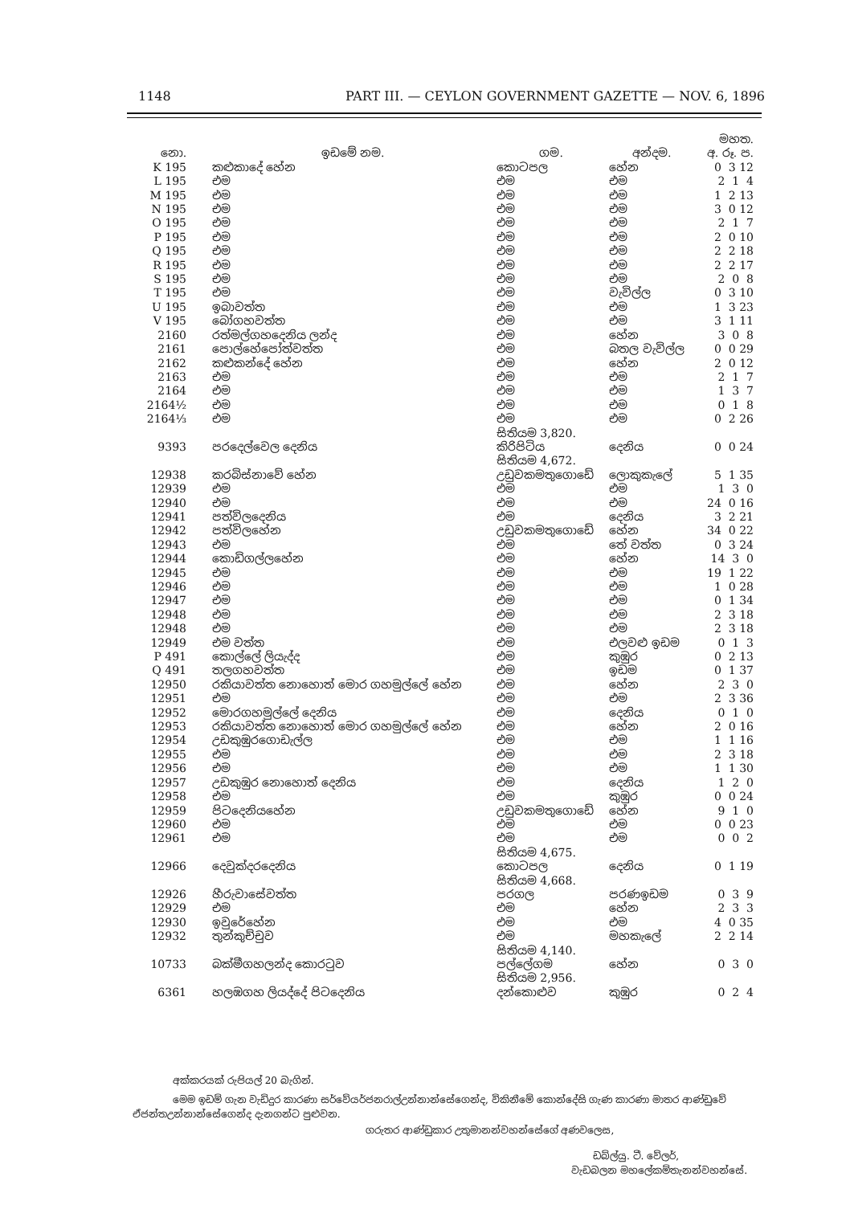1148 PART III. — CEYLON GOVERNMENT GAZETTE — NOV. 6, 1896
| | | | | මහත. |
| --- | --- | --- | --- | --- |
| නො. | ඉඩමේ නම. | ගම. | අන්දම. | අ. රූ. ප. |
| K 195 | කළුකාදේ හේන | කොටපල | හේන | 0 3 12 |
| L 195 | එම | එම | එම | 2 1 4 |
| M 195 | එම | එම | එම | 1 2 13 |
| N 195 | එම | එම | එම | 3 0 12 |
| O 195 | එම | එම | එම | 2 1 7 |
| P 195 | එම | එම | එම | 2 0 10 |
| Q 195 | එම | එම | එම | 2 2 18 |
| R 195 | එම | එම | එම | 2 2 17 |
| S 195 | එම | එම | එම | 2 0 8 |
| T 195 | එම | එම | වැවිල්ල | 0 3 10 |
| U 195 | ඉබාවත්ත | එම | එම | 1 3 23 |
| V 195 | බෝගහවත්ත | එම | එම | 3 1 11 |
| 2160 | රත්මල්ගහදෙනිය ලන්ද | එම | හේන | 3 0 8 |
| 2161 | පොල්හේපෝත්වත්ත | එම | බතල වැවිල්ල | 0 0 29 |
| 2162 | කළුකන්දේ හේන | එම | හේන | 2 0 12 |
| 2163 | එම | එම | එම | 2 1 7 |
| 2164 | එම | එම | එම | 1 3 7 |
| 2164½ | එම | එම | එම | 0 1 8 |
| 2164⅓ | එම | එම | එම | 0 2 26 |
| | | සිතියම 3,820. | | |
| 9393 | පරදෙල්වෙල දෙනිය | කිරිපිටිය | දෙනිය | 0 0 24 |
| | | සිතියම 4,672. | | |
| 12938 | කරබිස්නාවේ හේන | උඩුවකමතුගොඩේ | ලොකුකැලේ | 5 1 35 |
| 12939 | එම | එම | එම | 1 3 0 |
| 12940 | එම | එම | එම | 24 0 16 |
| 12941 | පත්විලදෙනිය | එම | දෙනිය | 3 2 21 |
| 12942 | පත්විලහේන | උඩුවකමතුගොඩේ | හේන | 34 0 22 |
| 12943 | එම | එම | තේ වත්ත | 0 3 24 |
| 12944 | කොඩිගල්ලහේන | එම | හේන | 14 3 0 |
| 12945 | එම | එම | එම | 19 1 22 |
| 12946 | එම | එම | එම | 1 0 28 |
| 12947 | එම | එම | එම | 0 1 34 |
| 12948 | එම | එම | එම | 2 3 18 |
| 12948 | එම | එම | එම | 2 3 18 |
| 12949 | එම වත්ත | එම | එලවළු ඉඩම | 0 1 3 |
| P 491 | කොල්ලේ ලියැද්ද | එම | කුඹුර | 0 2 13 |
| Q 491 | තලගහවත්ත | එම | ඉඩම | 0 1 37 |
| 12950 | රකියාවත්ත නොහොත් මොර ගහමුල්ලේ හේන | එම | හේන | 2 3 0 |
| 12951 | එම | එම | එම | 2 3 36 |
| 12952 | මොරගහමුල්ලේ දෙනිය | එම | දෙනිය | 0 1 0 |
| 12953 | රකියාවත්ත නොහොත් මොර ගහමුල්ලේ හේන | එම | හේන | 2 0 16 |
| 12954 | උඩකුඹුරගොඩැල්ල | එම | එම | 1 1 16 |
| 12955 | එම | එම | එම | 2 3 18 |
| 12956 | එම | එම | එම | 1 1 30 |
| 12957 | උඩකුඹුර නොහොත් දෙනිය | එම | දෙනිය | 1 2 0 |
| 12958 | එම | එම | කුඹුර | 0 0 24 |
| 12959 | පිටදෙනියහේන | උඩුවකමතුගොඩේ | හේන | 9 1 0 |
| 12960 | එම | එම | එම | 0 0 23 |
| 12961 | එම | එම | එම | 0 0 2 |
| | | සිතියම 4,675. | | |
| 12966 | දෙවුක්දරදෙනිය | කොටපල | දෙනිය | 0 1 19 |
| | | සිතියම 4,668. | | |
| 12926 | හීරුවාසේවත්ත | පරගල | පරණඉඩම | 0 3 9 |
| 12929 | එම | එම | හේන | 2 3 3 |
| 12930 | ඉවුරේහේන | එම | එම | 4 0 35 |
| 12932 | තුන්කුච්චුව | එම | මහකැලේ | 2 2 14 |
| | | සිතියම 4,140. | | |
| 10733 | බක්මීගහලන්ද කොරටුව | පල්ලේගම | හේන | 0 3 0 |
| | | සිතියම 2,956. | | |
| 6361 | හලඹගහ ලියද්දේ පිටදෙනිය | දන්කොළුව | කුඹුර | 0 2 4 |
අක්කරයක් රුපියල් 20 බැගින්.
මෙම ඉඩම් ගැන වැඩිදුර කාරණා සර්වේයර්ජනරාල්උන්නාන්සේගෙන්ද, විකිනීමේ කොන්දේසි ගැණ කාරණා මාතර ආණ්ඩුවේ ඒජන්තඋන්නාන්සේගෙන්ද දැනගන්ට පුළුවන.
ගරුතර ආණ්ඩුකාර උතුමානන්වහන්සේගේ අණවලෙස,
ඩබ්ල්යු. ටී. වේලර්,
වැඩබලන මහලේකම්තැනන්වහන්සේ.